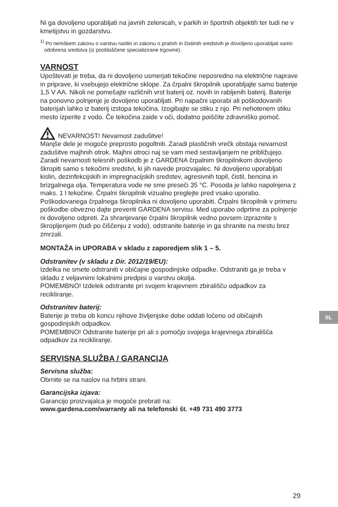Ni ga dovoljeno uporabljati na javnih zelenicah, v parkih in športnih objektih ter tudi ne v kmetijstvu in gozdarstvu.
<sup>1)</sup> Po nemškem zakonu o varstvu rastlin in zakonu o pralnih in čistilnih sredstvih je dovoljeno uporabljati samo odobrena sredstva (iz pooblaščene specializirane trgovine).
VARNOST
Upoštevati je treba, da ni dovoljeno usmerjati tekočine neposredno na električne naprave in priprave, ki vsebujejo električne sklope. Za črpalni škropilnik uporabljajte samo baterije 1,5 V AA. Nikoli ne pomešajte različnih vrst baterij oz. novih in rabljenih baterij. Baterije na ponovno polnjenje je dovoljeno uporabljati. Pri napačni uporabi ali poškodovanih baterijah lahko iz baterij izstopa tekočina. Izogibajte se stiku z njo. Pri nehotenem stiku mesto izperite z vodo. Če tekočina zaide v oči, dodatno poiščite zdravniško pomoč.
NEVARNOST! Nevarnost zadušitve!
Manjše dele je mogoče preprosto pogoltniti. Zaradi plastičnih vrečk obstaja nevarnost zadušitve majhnih otrok. Majhni otroci naj se vam med sestavljanjem ne približujejo.
Zaradi nevarnosti telesnih poškodb je z GARDENA črpalnim škropilnikom dovoljeno škropiti samo s tekočimi sredstvi, ki jih navede proizvajalec. Ni dovoljeno uporabljati kislin, dezinfekcijskih in impregnacijskih sredstev, agresivnih topil, čistil, bencina in brizgalnega olja. Temperatura vode ne sme preseči 35 °C. Posoda je lahko napolnjena z maks. 1 l tekočine. Črpalni škropilnik vizualno preglejte pred vsako uporabo. Poškodovanega črpalnega škropilnika ni dovoljeno uporabiti. Črpalni škropilnik v primeru poškodbe obvezno dajte preveriti GARDENA servisu. Med uporabo odprtine za polnjenje ni dovoljeno odpreti. Za shranjevanje črpalni škropilnik vedno povsem izpraznite s škropljenjem (tudi po čiščenju z vodo), odstranite baterije in ga shranite na mestu brez zmrzali.
MONTAŽA in UPORABA v skladu z zaporedjem slik 1 – 5.
Odstranitev (v skladu z Dir. 2012/19/EU):
Izdelka ne smete odstraniti v običajne gospodinjske odpadke. Odstraniti ga je treba v skladu z veljavnimi lokalnimi predpisi o varstvu okolja.
POMEMBNO! Izdelek odstranite pri svojem krajevnem zbirališču odpadkov za recikliranje.
Odstranitev baterij:
Baterije je treba ob koncu njihove življenjske dobe oddati ločeno od običajnih gospodinjskih odpadkov.
POMEMBNO! Odstranite baterije pri ali s pomočjo svojega krajevnega zbirališča odpadkov za recikliranje.
SERVISNA SLUŽBA / GARANCIJA
Servisna služba:
Obrnite se na naslov na hrbtni strani.
Garancijska izjava:
Garancijo proizvajalca je mogoče prebrati na:
www.gardena.com/warranty ali na telefonski št. +49 731 490 3773
SL
29